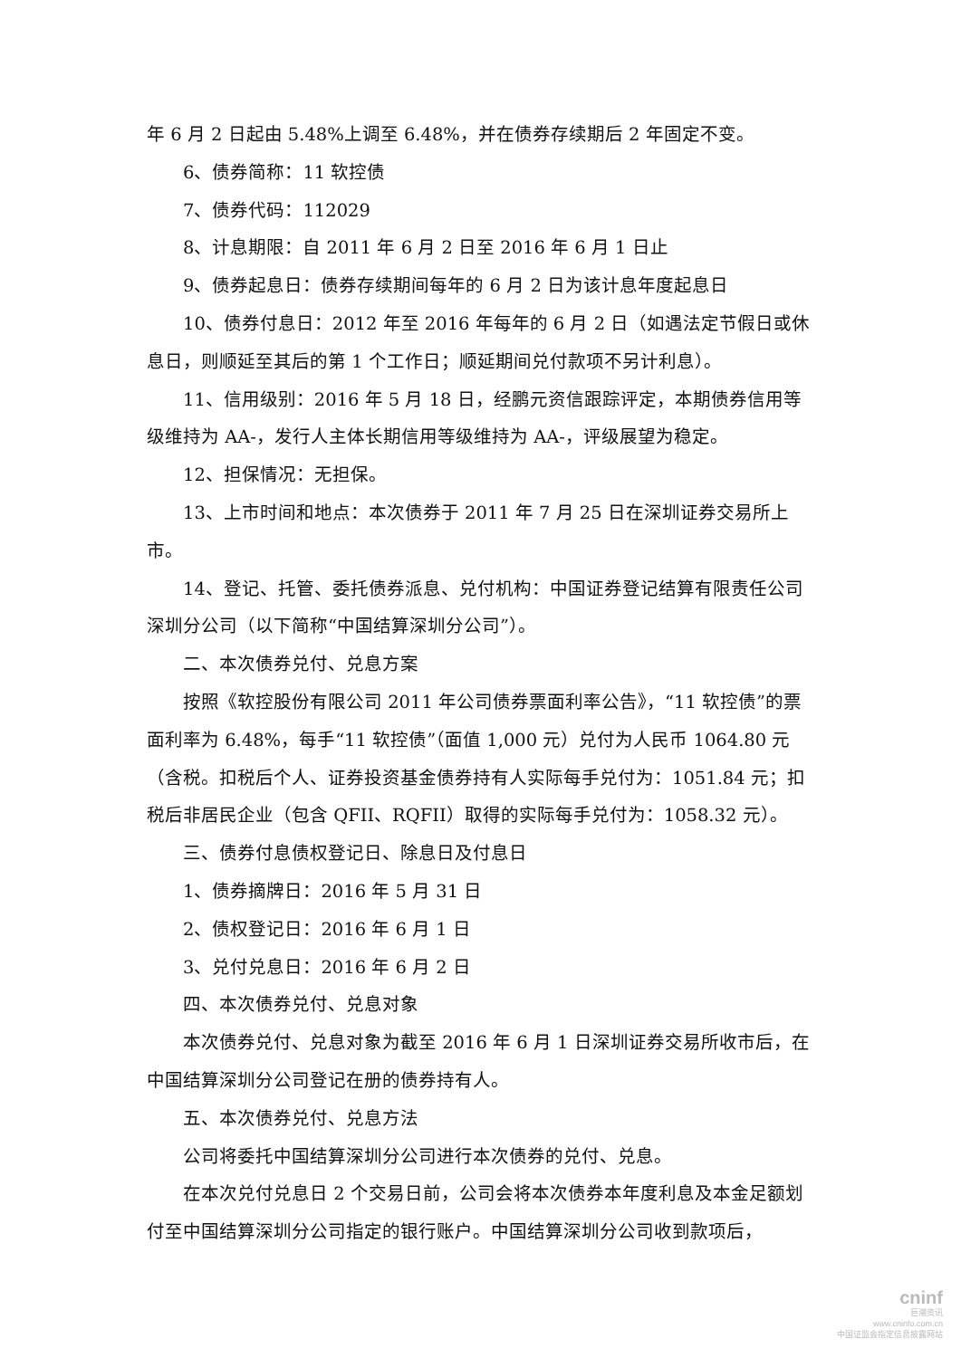年 6 月 2 日起由 5.48%上调至 6.48%，并在债券存续期后 2 年固定不变。
6、债券简称：11 软控债
7、债券代码：112029
8、计息期限：自 2011 年 6 月 2 日至 2016 年 6 月 1 日止
9、债券起息日：债券存续期间每年的 6 月 2 日为该计息年度起息日
10、债券付息日：2012 年至 2016 年每年的 6 月 2 日（如遇法定节假日或休息日，则顺延至其后的第 1 个工作日；顺延期间兑付款项不另计利息）。
11、信用级别：2016 年 5 月 18 日，经鹏元资信跟踪评定，本期债券信用等级维持为 AA-，发行人主体长期信用等级维持为 AA-，评级展望为稳定。
12、担保情况：无担保。
13、上市时间和地点：本次债券于 2011 年 7 月 25 日在深圳证券交易所上市。
14、登记、托管、委托债券派息、兑付机构：中国证券登记结算有限责任公司深圳分公司（以下简称“中国结算深圳分公司”）。
二、本次债券兑付、兑息方案
按照《软控股份有限公司 2011 年公司债券票面利率公告》，“11 软控债”的票面利率为 6.48%，每手“11 软控债”（面值 1,000 元）兑付为人民币 1064.80 元（含税。扣税后个人、证券投资基金债券持有人实际每手兑付为：1051.84 元；扣税后非居民企业（包含 QFII、RQFII）取得的实际每手兑付为：1058.32 元）。
三、债券付息债权登记日、除息日及付息日
1、债券摘牌日：2016 年 5 月 31 日
2、债权登记日：2016 年 6 月 1 日
3、兑付兑息日：2016 年 6 月 2 日
四、本次债券兑付、兑息对象
本次债券兑付、兑息对象为截至 2016 年 6 月 1 日深圳证券交易所收市后，在中国结算深圳分公司登记在册的债券持有人。
五、本次债券兑付、兑息方法
公司将委托中国结算深圳分公司进行本次债券的兑付、兑息。
在本次兑付兑息日 2 个交易日前，公司会将本次债券本年度利息及本金足额划付至中国结算深圳分公司指定的银行账户。中国结算深圳分公司收到款项后，
cninf
巨潮资讯
www.cninfo.com.cn
中国证监会指定信息披露网站